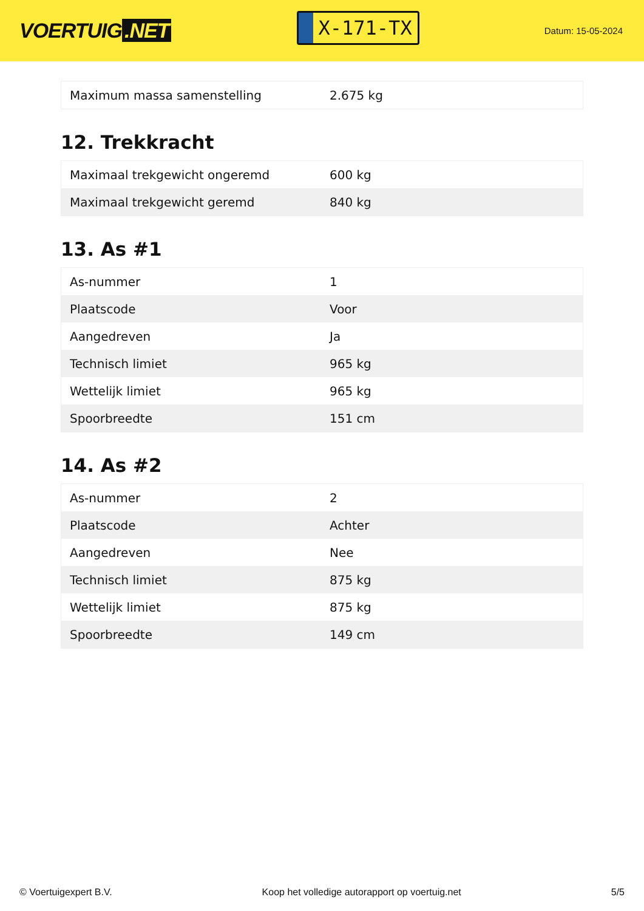VOERTUIG.NET
X-171-TX
Datum: 15-05-2024
| Maximum massa samenstelling | 2.675 kg |
12. Trekkracht
| Maximaal trekgewicht ongeremd | 600 kg |
| Maximaal trekgewicht geremd | 840 kg |
13. As #1
| As-nummer | 1 |
| Plaatscode | Voor |
| Aangedreven | Ja |
| Technisch limiet | 965 kg |
| Wettelijk limiet | 965 kg |
| Spoorbreedte | 151 cm |
14. As #2
| As-nummer | 2 |
| Plaatscode | Achter |
| Aangedreven | Nee |
| Technisch limiet | 875 kg |
| Wettelijk limiet | 875 kg |
| Spoorbreedte | 149 cm |
© Voertuigexpert B.V. Koop het volledige autorapport op voertuig.net 5/5